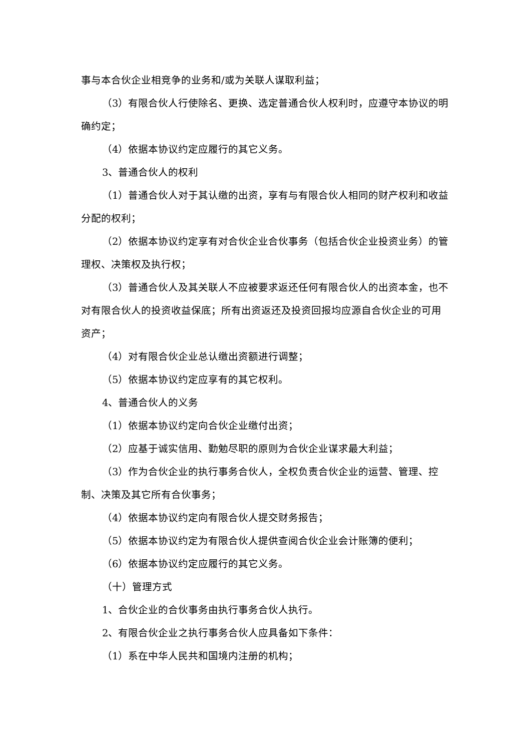事与本合伙企业相竞争的业务和/或为关联人谋取利益；
（3）有限合伙人行使除名、更换、选定普通合伙人权利时，应遵守本协议的明确约定；
（4）依据本协议约定应履行的其它义务。
3、普通合伙人的权利
（1）普通合伙人对于其认缴的出资，享有与有限合伙人相同的财产权利和收益分配的权利；
（2）依据本协议约定享有对合伙企业合伙事务（包括合伙企业投资业务）的管理权、决策权及执行权；
（3）普通合伙人及其关联人不应被要求返还任何有限合伙人的出资本金，也不对有限合伙人的投资收益保底；所有出资返还及投资回报均应源自合伙企业的可用资产；
（4）对有限合伙企业总认缴出资额进行调整；
（5）依据本协议约定应享有的其它权利。
4、普通合伙人的义务
（1）依据本协议约定向合伙企业缴付出资；
（2）应基于诚实信用、勤勉尽职的原则为合伙企业谋求最大利益；
（3）作为合伙企业的执行事务合伙人，全权负责合伙企业的运营、管理、控制、决策及其它所有合伙事务；
（4）依据本协议约定向有限合伙人提交财务报告；
（5）依据本协议约定为有限合伙人提供查阅合伙企业会计账簿的便利；
（6）依据本协议约定应履行的其它义务。
（十）管理方式
1、合伙企业的合伙事务由执行事务合伙人执行。
2、有限合伙企业之执行事务合伙人应具备如下条件：
（1）系在中华人民共和国境内注册的机构；